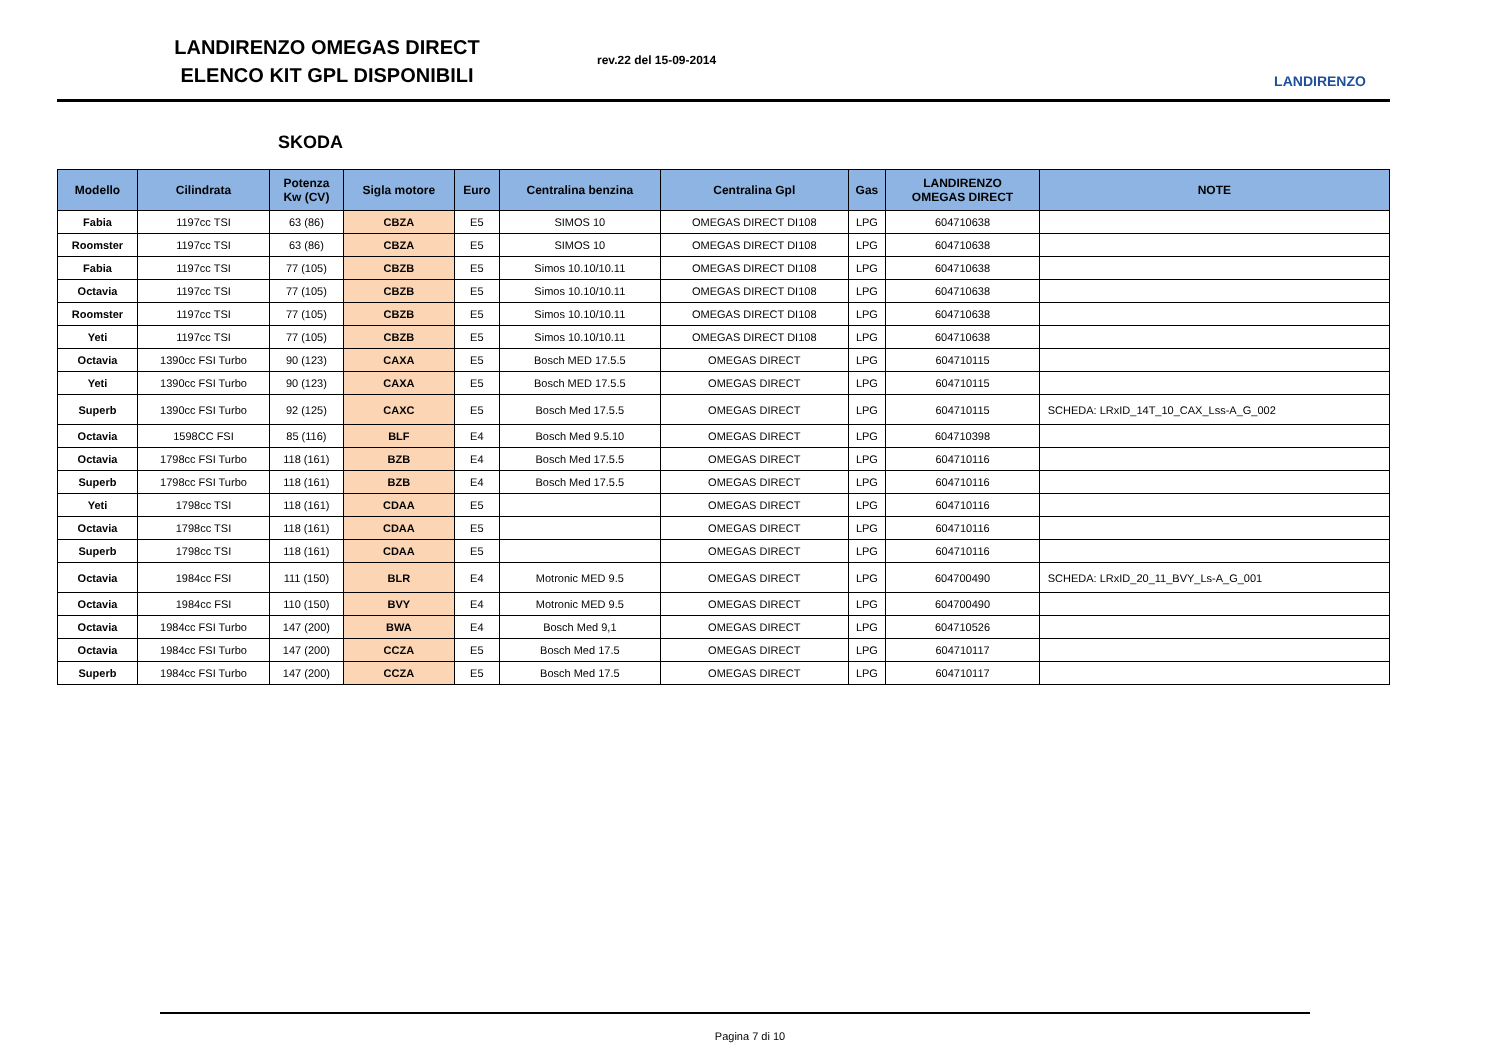LANDIRENZO OMEGAS DIRECT
ELENCO KIT GPL DISPONIBILI
rev.22 del 15-09-2014
LANDIRENZO
SKODA
| Modello | Cilindrata | Potenza Kw (CV) | Sigla motore | Euro | Centralina benzina | Centralina Gpl | Gas | LANDIRENZO OMEGAS DIRECT | NOTE |
| --- | --- | --- | --- | --- | --- | --- | --- | --- | --- |
| Fabia | 1197cc TSI | 63 (86) | CBZA | E5 | SIMOS 10 | OMEGAS DIRECT DI108 | LPG | 604710638 | |
| Roomster | 1197cc TSI | 63 (86) | CBZA | E5 | SIMOS 10 | OMEGAS DIRECT DI108 | LPG | 604710638 | |
| Fabia | 1197cc TSI | 77 (105) | CBZB | E5 | Simos 10.10/10.11 | OMEGAS DIRECT DI108 | LPG | 604710638 | |
| Octavia | 1197cc TSI | 77 (105) | CBZB | E5 | Simos 10.10/10.11 | OMEGAS DIRECT DI108 | LPG | 604710638 | |
| Roomster | 1197cc TSI | 77 (105) | CBZB | E5 | Simos 10.10/10.11 | OMEGAS DIRECT DI108 | LPG | 604710638 | |
| Yeti | 1197cc TSI | 77 (105) | CBZB | E5 | Simos 10.10/10.11 | OMEGAS DIRECT DI108 | LPG | 604710638 | |
| Octavia | 1390cc FSI Turbo | 90 (123) | CAXA | E5 | Bosch MED 17.5.5 | OMEGAS DIRECT | LPG | 604710115 | |
| Yeti | 1390cc FSI Turbo | 90 (123) | CAXA | E5 | Bosch MED 17.5.5 | OMEGAS DIRECT | LPG | 604710115 | |
| Superb | 1390cc FSI Turbo | 92 (125) | CAXC | E5 | Bosch Med 17.5.5 | OMEGAS DIRECT | LPG | 604710115 | SCHEDA: LRxID_14T_10_CAX_Lss-A_G_002 |
| Octavia | 1598CC FSI | 85 (116) | BLF | E4 | Bosch Med 9.5.10 | OMEGAS DIRECT | LPG | 604710398 | |
| Octavia | 1798cc FSI Turbo | 118 (161) | BZB | E4 | Bosch Med 17.5.5 | OMEGAS DIRECT | LPG | 604710116 | |
| Superb | 1798cc FSI Turbo | 118 (161) | BZB | E4 | Bosch Med 17.5.5 | OMEGAS DIRECT | LPG | 604710116 | |
| Yeti | 1798cc TSI | 118 (161) | CDAA | E5 | | OMEGAS DIRECT | LPG | 604710116 | |
| Octavia | 1798cc TSI | 118 (161) | CDAA | E5 | | OMEGAS DIRECT | LPG | 604710116 | |
| Superb | 1798cc TSI | 118 (161) | CDAA | E5 | | OMEGAS DIRECT | LPG | 604710116 | |
| Octavia | 1984cc FSI | 111 (150) | BLR | E4 | Motronic MED 9.5 | OMEGAS DIRECT | LPG | 604700490 | SCHEDA: LRxID_20_11_BVY_Ls-A_G_001 |
| Octavia | 1984cc FSI | 110 (150) | BVY | E4 | Motronic MED 9.5 | OMEGAS DIRECT | LPG | 604700490 | |
| Octavia | 1984cc FSI Turbo | 147 (200) | BWA | E4 | Bosch Med 9,1 | OMEGAS DIRECT | LPG | 604710526 | |
| Octavia | 1984cc FSI Turbo | 147 (200) | CCZA | E5 | Bosch Med 17.5 | OMEGAS DIRECT | LPG | 604710117 | |
| Superb | 1984cc FSI Turbo | 147 (200) | CCZA | E5 | Bosch Med 17.5 | OMEGAS DIRECT | LPG | 604710117 | |
Pagina 7 di 10